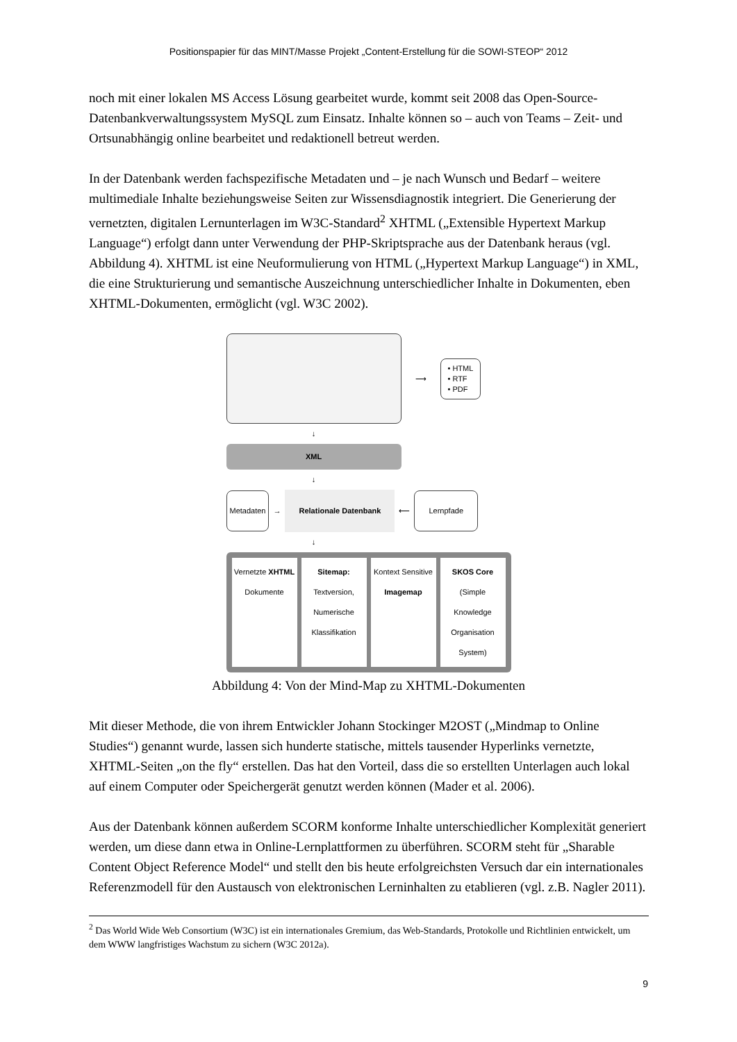Positionspapier für das MINT/Masse Projekt „Content-Erstellung für die SOWI-STEOP“ 2012
noch mit einer lokalen MS Access Lösung gearbeitet wurde, kommt seit 2008 das Open-Source-Datenbankverwaltungssystem MySQL zum Einsatz. Inhalte können so – auch von Teams – Zeit- und Ortsunabhängig online bearbeitet und redaktionell betreut werden.
In der Datenbank werden fachspezifische Metadaten und – je nach Wunsch und Bedarf – weitere multimediale Inhalte beziehungsweise Seiten zur Wissensdiagnostik integriert. Die Generierung der vernetzten, digitalen Lernunterlagen im W3C-Standard<sup>2</sup> XHTML („Extensible Hypertext Markup Language“) erfolgt dann unter Verwendung der PHP-Skriptsprache aus der Datenbank heraus (vgl. Abbildung 4). XHTML ist eine Neuformulierung von HTML („Hypertext Markup Language“) in XML, die eine Strukturierung und semantische Auszeichnung unterschiedlicher Inhalte in Dokumenten, eben XHTML-Dokumenten, ermöglicht (vgl. W3C 2002).
⟶
• HTML
• RTF
• PDF
↓
XML
↓
Metadaten
→
Relationale Datenbank
⟵
Lernpfade
↓
Vernetzte XHTML Dokumente Sitemap: Textversion, Numerische Klassifikation
Kontext Sensitive Imagemap SKOS Core (Simple Knowledge Organisation System)
Abbildung 4: Von der Mind-Map zu XHTML-Dokumenten
Mit dieser Methode, die von ihrem Entwickler Johann Stockinger M2OST („Mindmap to Online Studies“) genannt wurde, lassen sich hunderte statische, mittels tausender Hyperlinks vernetzte, XHTML-Seiten „on the fly“ erstellen. Das hat den Vorteil, dass die so erstellten Unterlagen auch lokal auf einem Computer oder Speichergerät genutzt werden können (Mader et al. 2006).
Aus der Datenbank können außerdem SCORM konforme Inhalte unterschiedlicher Komplexität generiert werden, um diese dann etwa in Online-Lernplattformen zu überführen. SCORM steht für „Sharable Content Object Reference Model“ und stellt den bis heute erfolgreichsten Versuch dar ein internationales Referenzmodell für den Austausch von elektronischen Lerninhalten zu etablieren (vgl. z.B. Nagler 2011).
<sup>2</sup> Das World Wide Web Consortium (W3C) ist ein internationales Gremium, das Web-Standards, Protokolle und Richtlinien entwickelt, um dem WWW langfristiges Wachstum zu sichern (W3C 2012a).
9